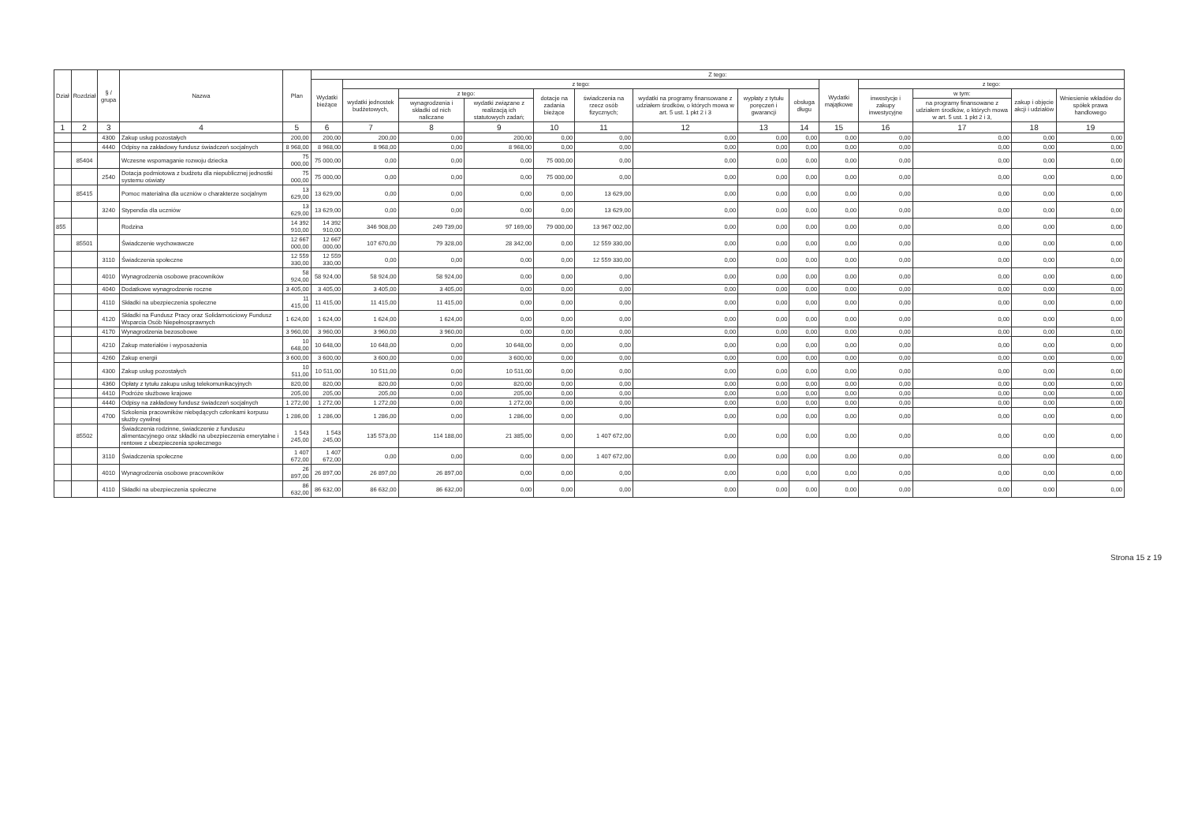| Dział | Rozdział | § / grupa | Nazwa | Plan | Z tego: | | | | | | | | | | | | | |
| --- | --- | --- | --- | --- | --- | --- | --- | --- | --- | --- | --- | --- | --- | --- | --- | --- | --- | --- |
| | | | | | Wydatki bieżące | z tego: | | | | | | | | Wydatki majątkowe | z tego: | | | |
| | | | | | | wydatki jednostek budżetowych, | z tego: | | dotacje na zadania bieżące | świadczenia na rzecz osób fizycznych; | wydatki na programy finansowane z udziałem środków, o których mowa w art. 5 ust. 1 pkt 2 i 3 | wypłaty z tytułu poręczeń i gwarancji | obsługa długu | | inwestycje i zakupy inwestycyjne | w tym: | zakup i objęcie akcji i udziałów | Wniesienie wkładów do spółek prawa handlowego |
| | | | | | | | wynagrodzenia i składki od nich naliczane | wydatki związane z realizacją ich statutowych zadań; | | | | | | | | na programy finansowane z udziałem środków, o których mowa w art. 5 ust. 1 pkt 2 i 3, | | |
| 1 | 2 | 3 | 4 | 5 | 6 | 7 | 8 | 9 | 10 | 11 | 12 | 13 | 14 | 15 | 16 | 17 | 18 | 19 |
| | | 4300 | Zakup usług pozostałych | 200,00 | 200,00 | 200,00 | 0,00 | 200,00 | 0,00 | 0,00 | 0,00 | 0,00 | 0,00 | 0,00 | 0,00 | 0,00 | 0,00 | 0,00 |
| | | 4440 | Odpisy na zakładowy fundusz świadczeń socjalnych | 8 968,00 | 8 968,00 | 8 968,00 | 0,00 | 8 968,00 | 0,00 | 0,00 | 0,00 | 0,00 | 0,00 | 0,00 | 0,00 | 0,00 | 0,00 | 0,00 |
| | 85404 | | Wczesne wspomaganie rozwoju dziecka | 75 000,00 | 75 000,00 | 0,00 | 0,00 | 0,00 | 75 000,00 | 0,00 | 0,00 | 0,00 | 0,00 | 0,00 | 0,00 | 0,00 | 0,00 | 0,00 |
| | | 2540 | Dotacja podmiotowa z budżetu dla niepublicznej jednostki systemu oświaty | 75 000,00 | 75 000,00 | 0,00 | 0,00 | 0,00 | 75 000,00 | 0,00 | 0,00 | 0,00 | 0,00 | 0,00 | 0,00 | 0,00 | 0,00 | 0,00 |
| | 85415 | | Pomoc materialna dla uczniów o charakterze socjalnym | 13 629,00 | 13 629,00 | 0,00 | 0,00 | 0,00 | 0,00 | 13 629,00 | 0,00 | 0,00 | 0,00 | 0,00 | 0,00 | 0,00 | 0,00 | 0,00 |
| | | 3240 | Stypendia dla uczniów | 13 629,00 | 13 629,00 | 0,00 | 0,00 | 0,00 | 0,00 | 13 629,00 | 0,00 | 0,00 | 0,00 | 0,00 | 0,00 | 0,00 | 0,00 | 0,00 |
| 855 | | | Rodzina | 14 392 910,00 | 14 392 910,00 | 346 908,00 | 249 739,00 | 97 169,00 | 79 000,00 | 13 967 002,00 | 0,00 | 0,00 | 0,00 | 0,00 | 0,00 | 0,00 | 0,00 | 0,00 |
| | 85501 | | Świadczenie wychowawcze | 12 667 000,00 | 12 667 000,00 | 107 670,00 | 79 328,00 | 28 342,00 | 0,00 | 12 559 330,00 | 0,00 | 0,00 | 0,00 | 0,00 | 0,00 | 0,00 | 0,00 | 0,00 |
| | | 3110 | Świadczenia społeczne | 12 559 330,00 | 12 559 330,00 | 0,00 | 0,00 | 0,00 | 0,00 | 12 559 330,00 | 0,00 | 0,00 | 0,00 | 0,00 | 0,00 | 0,00 | 0,00 | 0,00 |
| | | 4010 | Wynagrodzenia osobowe pracowników | 58 924,00 | 58 924,00 | 58 924,00 | 58 924,00 | 0,00 | 0,00 | 0,00 | 0,00 | 0,00 | 0,00 | 0,00 | 0,00 | 0,00 | 0,00 | 0,00 |
| | | 4040 | Dodatkowe wynagrodzenie roczne | 3 405,00 | 3 405,00 | 3 405,00 | 3 405,00 | 0,00 | 0,00 | 0,00 | 0,00 | 0,00 | 0,00 | 0,00 | 0,00 | 0,00 | 0,00 | 0,00 |
| | | 4110 | Składki na ubezpieczenia społeczne | 11 415,00 | 11 415,00 | 11 415,00 | 11 415,00 | 0,00 | 0,00 | 0,00 | 0,00 | 0,00 | 0,00 | 0,00 | 0,00 | 0,00 | 0,00 | 0,00 |
| | | 4120 | Składki na Fundusz Pracy oraz Solidarnościowy Fundusz Wsparcia Osób Niepełnosprawnych | 1 624,00 | 1 624,00 | 1 624,00 | 1 624,00 | 0,00 | 0,00 | 0,00 | 0,00 | 0,00 | 0,00 | 0,00 | 0,00 | 0,00 | 0,00 | 0,00 |
| | | 4170 | Wynagrodzenia bezosobowe | 3 960,00 | 3 960,00 | 3 960,00 | 3 960,00 | 0,00 | 0,00 | 0,00 | 0,00 | 0,00 | 0,00 | 0,00 | 0,00 | 0,00 | 0,00 | 0,00 |
| | | 4210 | Zakup materiałów i wyposażenia | 10 648,00 | 10 648,00 | 10 648,00 | 0,00 | 10 648,00 | 0,00 | 0,00 | 0,00 | 0,00 | 0,00 | 0,00 | 0,00 | 0,00 | 0,00 | 0,00 |
| | | 4260 | Zakup energii | 3 600,00 | 3 600,00 | 3 600,00 | 0,00 | 3 600,00 | 0,00 | 0,00 | 0,00 | 0,00 | 0,00 | 0,00 | 0,00 | 0,00 | 0,00 | 0,00 |
| | | 4300 | Zakup usług pozostałych | 10 511,00 | 10 511,00 | 10 511,00 | 0,00 | 10 511,00 | 0,00 | 0,00 | 0,00 | 0,00 | 0,00 | 0,00 | 0,00 | 0,00 | 0,00 | 0,00 |
| | | 4360 | Opłaty z tytułu zakupu usług telekomunikacyjnych | 820,00 | 820,00 | 820,00 | 0,00 | 820,00 | 0,00 | 0,00 | 0,00 | 0,00 | 0,00 | 0,00 | 0,00 | 0,00 | 0,00 | 0,00 |
| | | 4410 | Podróże służbowe krajowe | 205,00 | 205,00 | 205,00 | 0,00 | 205,00 | 0,00 | 0,00 | 0,00 | 0,00 | 0,00 | 0,00 | 0,00 | 0,00 | 0,00 | 0,00 |
| | | 4440 | Odpisy na zakładowy fundusz świadczeń socjalnych | 1 272,00 | 1 272,00 | 1 272,00 | 0,00 | 1 272,00 | 0,00 | 0,00 | 0,00 | 0,00 | 0,00 | 0,00 | 0,00 | 0,00 | 0,00 | 0,00 |
| | | 4700 | Szkolenia pracowników niebędących członkami korpusu służby cywilnej | 1 286,00 | 1 286,00 | 1 286,00 | 0,00 | 1 286,00 | 0,00 | 0,00 | 0,00 | 0,00 | 0,00 | 0,00 | 0,00 | 0,00 | 0,00 | 0,00 |
| | 85502 | | Świadczenia rodzinne, świadczenie z funduszu alimentacyjnego oraz składki na ubezpieczenia emerytalne i rentowe z ubezpieczenia społecznego | 1 543 245,00 | 1 543 245,00 | 135 573,00 | 114 188,00 | 21 385,00 | 0,00 | 1 407 672,00 | 0,00 | 0,00 | 0,00 | 0,00 | 0,00 | 0,00 | 0,00 | 0,00 |
| | | 3110 | Świadczenia społeczne | 1 407 672,00 | 1 407 672,00 | 0,00 | 0,00 | 0,00 | 0,00 | 1 407 672,00 | 0,00 | 0,00 | 0,00 | 0,00 | 0,00 | 0,00 | 0,00 | 0,00 |
| | | 4010 | Wynagrodzenia osobowe pracowników | 26 897,00 | 26 897,00 | 26 897,00 | 26 897,00 | 0,00 | 0,00 | 0,00 | 0,00 | 0,00 | 0,00 | 0,00 | 0,00 | 0,00 | 0,00 | 0,00 |
| | | 4110 | Składki na ubezpieczenia społeczne | 86 632,00 | 86 632,00 | 86 632,00 | 86 632,00 | 0,00 | 0,00 | 0,00 | 0,00 | 0,00 | 0,00 | 0,00 | 0,00 | 0,00 | 0,00 | 0,00 |
Strona 15 z 19